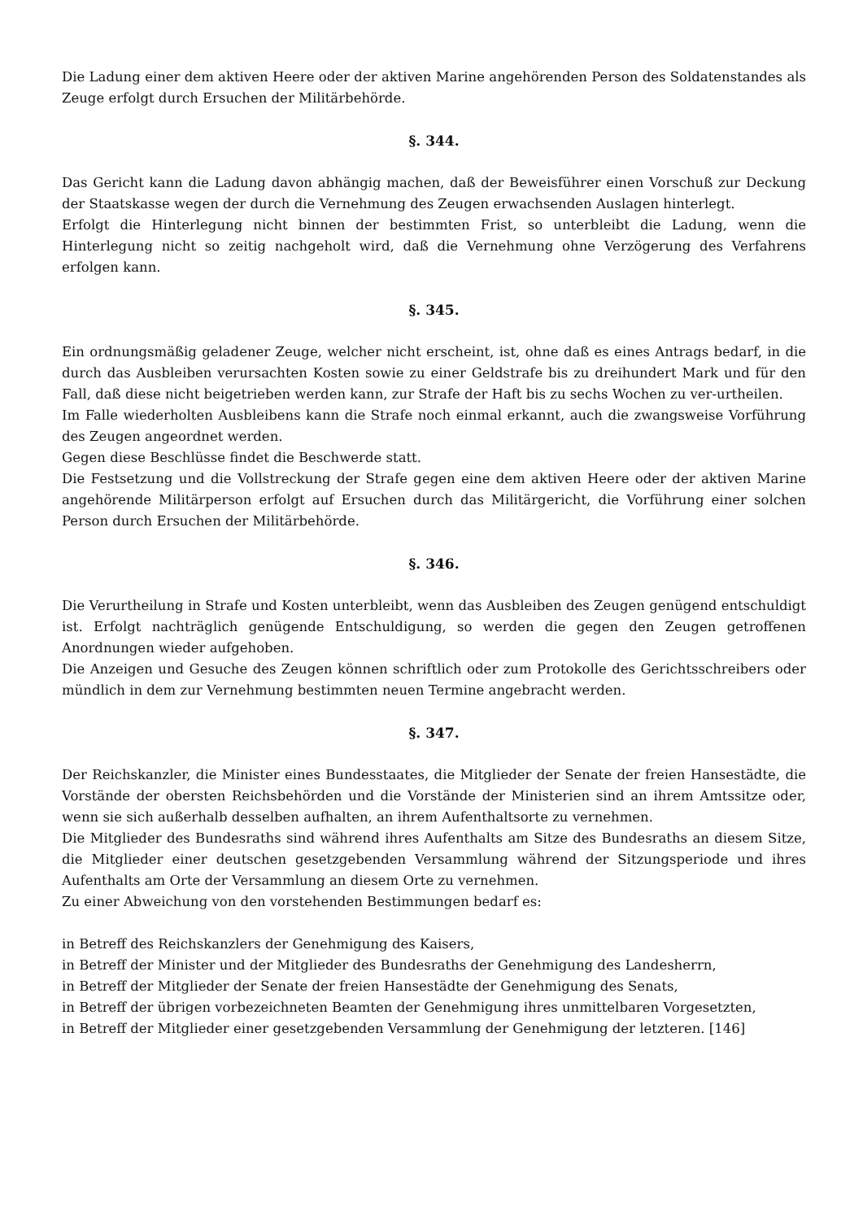Die Ladung einer dem aktiven Heere oder der aktiven Marine angehörenden Person des Soldatenstandes als Zeuge erfolgt durch Ersuchen der Militärbehörde.
§. 344.
Das Gericht kann die Ladung davon abhängig machen, daß der Beweisführer einen Vorschuß zur Deckung der Staatskasse wegen der durch die Vernehmung des Zeugen erwachsenden Auslagen hinterlegt.
Erfolgt die Hinterlegung nicht binnen der bestimmten Frist, so unterbleibt die Ladung, wenn die Hinterlegung nicht so zeitig nachgeholt wird, daß die Vernehmung ohne Verzögerung des Verfahrens erfolgen kann.
§. 345.
Ein ordnungsmäßig geladener Zeuge, welcher nicht erscheint, ist, ohne daß es eines Antrags bedarf, in die durch das Ausbleiben verursachten Kosten sowie zu einer Geldstrafe bis zu dreihundert Mark und für den Fall, daß diese nicht beigetrieben werden kann, zur Strafe der Haft bis zu sechs Wochen zu ver-urtheilen.
Im Falle wiederholten Ausbleibens kann die Strafe noch einmal erkannt, auch die zwangsweise Vorführung des Zeugen angeordnet werden.
Gegen diese Beschlüsse findet die Beschwerde statt.
Die Festsetzung und die Vollstreckung der Strafe gegen eine dem aktiven Heere oder der aktiven Marine angehörende Militärperson erfolgt auf Ersuchen durch das Militärgericht, die Vorführung einer solchen Person durch Ersuchen der Militärbehörde.
§. 346.
Die Verurtheilung in Strafe und Kosten unterbleibt, wenn das Ausbleiben des Zeugen genügend entschuldigt ist. Erfolgt nachträglich genügende Entschuldigung, so werden die gegen den Zeugen getroffenen Anordnungen wieder aufgehoben.
Die Anzeigen und Gesuche des Zeugen können schriftlich oder zum Protokolle des Gerichtsschreibers oder mündlich in dem zur Vernehmung bestimmten neuen Termine angebracht werden.
§. 347.
Der Reichskanzler, die Minister eines Bundesstaates, die Mitglieder der Senate der freien Hansestädte, die Vorstände der obersten Reichsbehörden und die Vorstände der Ministerien sind an ihrem Amtssitze oder, wenn sie sich außerhalb desselben aufhalten, an ihrem Aufenthaltsorte zu vernehmen.
Die Mitglieder des Bundesraths sind während ihres Aufenthalts am Sitze des Bundesraths an diesem Sitze, die Mitglieder einer deutschen gesetzgebenden Versammlung während der Sitzungsperiode und ihres Aufenthalts am Orte der Versammlung an diesem Orte zu vernehmen.
Zu einer Abweichung von den vorstehenden Bestimmungen bedarf es:
in Betreff des Reichskanzlers der Genehmigung des Kaisers,
in Betreff der Minister und der Mitglieder des Bundesraths der Genehmigung des Landesherrn,
in Betreff der Mitglieder der Senate der freien Hansestädte der Genehmigung des Senats,
in Betreff der übrigen vorbezeichneten Beamten der Genehmigung ihres unmittelbaren Vorgesetzten,
in Betreff der Mitglieder einer gesetzgebenden Versammlung der Genehmigung der letzteren. [146]